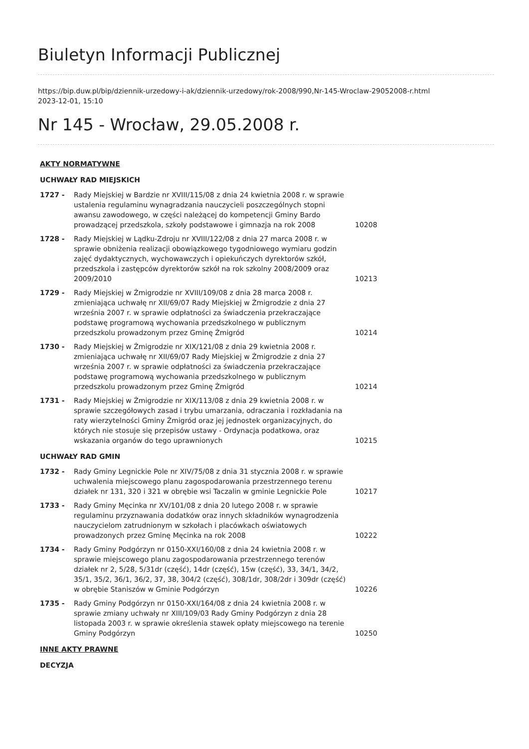Biuletyn Informacji Publicznej
https://bip.duw.pl/bip/dziennik-urzedowy-i-ak/dziennik-urzedowy/rok-2008/990,Nr-145-Wroclaw-29052008-r.html
2023-12-01, 15:10
Nr 145 - Wrocław, 29.05.2008 r.
| AKTY NORMATYWNE | | |
| UCHWAŁY RAD MIEJSKICH | | |
| 1727 - | Rady Miejskiej w Bardzie nr XVIII/115/08 z dnia 24 kwietnia 2008 r. w sprawie ustalenia regulaminu wynagradzania nauczycieli poszczególnych stopni awansu zawodowego, w części należącej do kompetencji Gminy Bardo prowadzącej przedszkola, szkoły podstawowe i gimnazja na rok 2008 | 10208 |
| 1728 - | Rady Miejskiej w Lądku-Zdroju nr XVIII/122/08 z dnia 27 marca 2008 r. w sprawie obniżenia realizacji obowiązkowego tygodniowego wymiaru godzin zajęć dydaktycznych, wychowawczych i opiekuńczych dyrektorów szkół, przedszkola i zastępców dyrektorów szkół na rok szkolny 2008/2009 oraz 2009/2010 | 10213 |
| 1729 - | Rady Miejskiej w Żmigrodzie nr XVIII/109/08 z dnia 28 marca 2008 r. zmieniająca uchwałę nr XII/69/07 Rady Miejskiej w Żmigrodzie z dnia 27 września 2007 r. w sprawie odpłatności za świadczenia przekraczające podstawę programową wychowania przedszkolnego w publicznym przedszkolu prowadzonym przez Gminę Żmigród | 10214 |
| 1730 - | Rady Miejskiej w Żmigrodzie nr XIX/121/08 z dnia 29 kwietnia 2008 r. zmieniająca uchwałę nr XII/69/07 Rady Miejskiej w Żmigrodzie z dnia 27 września 2007 r. w sprawie odpłatności za świadczenia przekraczające podstawę programową wychowania przedszkolnego w publicznym przedszkolu prowadzonym przez Gminę Żmigród | 10214 |
| 1731 - | Rady Miejskiej w Żmigrodzie nr XIX/113/08 z dnia 29 kwietnia 2008 r. w sprawie szczegółowych zasad i trybu umarzania, odraczania i rozkładania na raty wierzytelności Gminy Żmigród oraz jej jednostek organizacyjnych, do których nie stosuje się przepisów ustawy - Ordynacja podatkowa, oraz wskazania organów do tego uprawnionych | 10215 |
| UCHWAŁY RAD GMIN | | |
| 1732 - | Rady Gminy Legnickie Pole nr XIV/75/08 z dnia 31 stycznia 2008 r. w sprawie uchwalenia miejscowego planu zagospodarowania przestrzennego terenu działek nr 131, 320 i 321 w obrębie wsi Taczalin w gminie Legnickie Pole | 10217 |
| 1733 - | Rady Gminy Męcinka nr XV/101/08 z dnia 20 lutego 2008 r. w sprawie regulaminu przyznawania dodatków oraz innych składników wynagrodzenia nauczycielom zatrudnionym w szkołach i placówkach oświatowych prowadzonych przez Gminę Męcinka na rok 2008 | 10222 |
| 1734 - | Rady Gminy Podgórzyn nr 0150-XXI/160/08 z dnia 24 kwietnia 2008 r. w sprawie miejscowego planu zagospodarowania przestrzennego terenów działek nr 2, 5/28, 5/31dr (część), 14dr (część), 15w (część), 33, 34/1, 34/2, 35/1, 35/2, 36/1, 36/2, 37, 38, 304/2 (część), 308/1dr, 308/2dr i 309dr (część) w obrębie Staniszów w Gminie Podgórzyn | 10226 |
| 1735 - | Rady Gminy Podgórzyn nr 0150-XXI/164/08 z dnia 24 kwietnia 2008 r. w sprawie zmiany uchwały nr XIII/109/03 Rady Gminy Podgórzyn z dnia 28 listopada 2003 r. w sprawie określenia stawek opłaty miejscowego na terenie Gminy Podgórzyn | 10250 |
| INNE AKTY PRAWNE | | |
| DECYZJA | | |